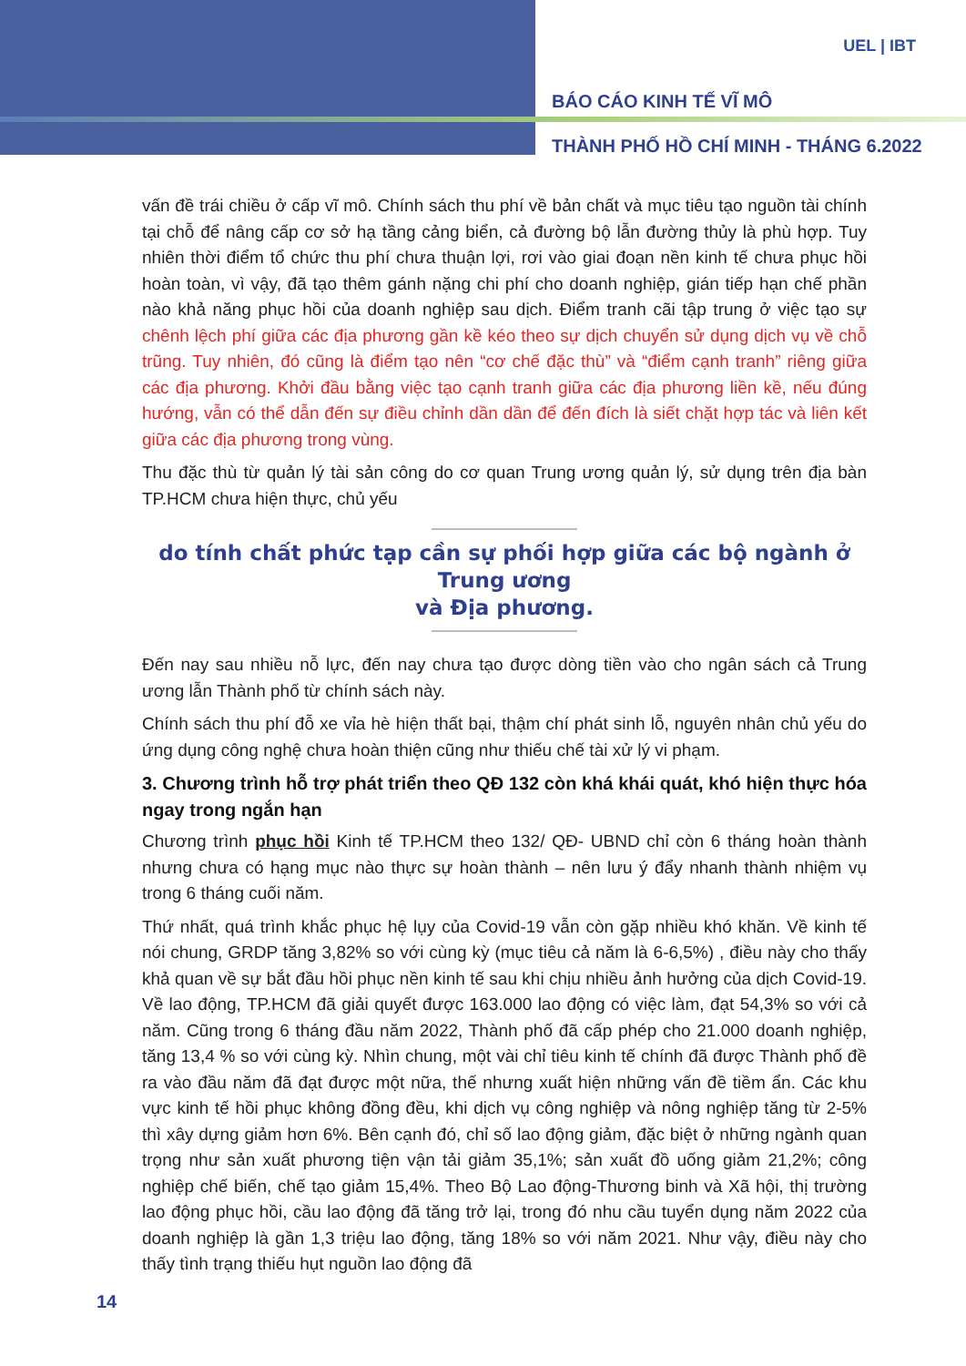UEL | IBT
BÁO CÁO KINH TẾ VĨ MÔ
THÀNH PHỐ HỒ CHÍ MINH - THÁNG 6.2022
vấn đề trái chiều ở cấp vĩ mô. Chính sách thu phí về bản chất và mục tiêu tạo nguồn tài chính tại chỗ để nâng cấp cơ sở hạ tầng cảng biển, cả đường bộ lẫn đường thủy là phù hợp. Tuy nhiên thời điểm tổ chức thu phí chưa thuận lợi, rơi vào giai đoạn nền kinh tế chưa phục hồi hoàn toàn, vì vậy, đã tạo thêm gánh nặng chi phí cho doanh nghiệp, gián tiếp hạn chế phần nào khả năng phục hồi của doanh nghiệp sau dịch. Điểm tranh cãi tập trung ở việc tạo sự chênh lệch phí giữa các địa phương gần kề kéo theo sự dịch chuyển sử dụng dịch vụ về chỗ trũng. Tuy nhiên, đó cũng là điểm tạo nên “cơ chế đặc thù” và “điểm cạnh tranh” riêng giữa các địa phương. Khởi đầu bằng việc tạo cạnh tranh giữa các địa phương liền kề, nếu đúng hướng, vẫn có thể dẫn đến sự điều chỉnh dần dần để đến đích là siết chặt hợp tác và liên kết giữa các địa phương trong vùng.
Thu đặc thù từ quản lý tài sản công do cơ quan Trung ương quản lý, sử dụng trên địa bàn TP.HCM chưa hiện thực, chủ yếu
do tính chất phức tạp cần sự phối hợp giữa các bộ ngành ở Trung ương
và Địa phương.
Đến nay sau nhiều nỗ lực, đến nay chưa tạo được dòng tiền vào cho ngân sách cả Trung ương lẫn Thành phố từ chính sách này.
Chính sách thu phí đỗ xe vỉa hè hiện thất bại, thậm chí phát sinh lỗ, nguyên nhân chủ yếu do ứng dụng công nghệ chưa hoàn thiện cũng như thiếu chế tài xử lý vi phạm.
3. Chương trình hỗ trợ phát triển theo QĐ 132 còn khá khái quát, khó hiện thực hóa ngay trong ngắn hạn
Chương trình phục hồi Kinh tế TP.HCM theo 132/ QĐ- UBND chỉ còn 6 tháng hoàn thành nhưng chưa có hạng mục nào thực sự hoàn thành – nên lưu ý đẩy nhanh thành nhiệm vụ trong 6 tháng cuối năm.
Thứ nhất, quá trình khắc phục hệ lụy của Covid-19 vẫn còn gặp nhiều khó khăn. Về kinh tế nói chung, GRDP tăng 3,82% so với cùng kỳ (mục tiêu cả năm là 6-6,5%) , điều này cho thấy khả quan về sự bắt đầu hồi phục nền kinh tế sau khi chịu nhiều ảnh hưởng của dịch Covid-19. Về lao động, TP.HCM đã giải quyết được 163.000 lao động có việc làm, đạt 54,3% so với cả năm. Cũng trong 6 tháng đầu năm 2022, Thành phố đã cấp phép cho 21.000 doanh nghiệp, tăng 13,4 % so với cùng kỳ. Nhìn chung, một vài chỉ tiêu kinh tế chính đã được Thành phố đề ra vào đầu năm đã đạt được một nữa, thế nhưng xuất hiện những vấn đề tiềm ẩn. Các khu vực kinh tế hồi phục không đồng đều, khi dịch vụ công nghiệp và nông nghiệp tăng từ 2-5% thì xây dựng giảm hơn 6%. Bên cạnh đó, chỉ số lao động giảm, đặc biệt ở những ngành quan trọng như sản xuất phương tiện vận tải giảm 35,1%; sản xuất đồ uống giảm 21,2%; công nghiệp chế biến, chế tạo giảm 15,4%. Theo Bộ Lao động-Thương binh và Xã hội, thị trường lao động phục hồi, cầu lao động đã tăng trở lại, trong đó nhu cầu tuyển dụng năm 2022 của doanh nghiệp là gần 1,3 triệu lao động, tăng 18% so với năm 2021. Như vậy, điều này cho thấy tình trạng thiếu hụt nguồn lao động đã
14